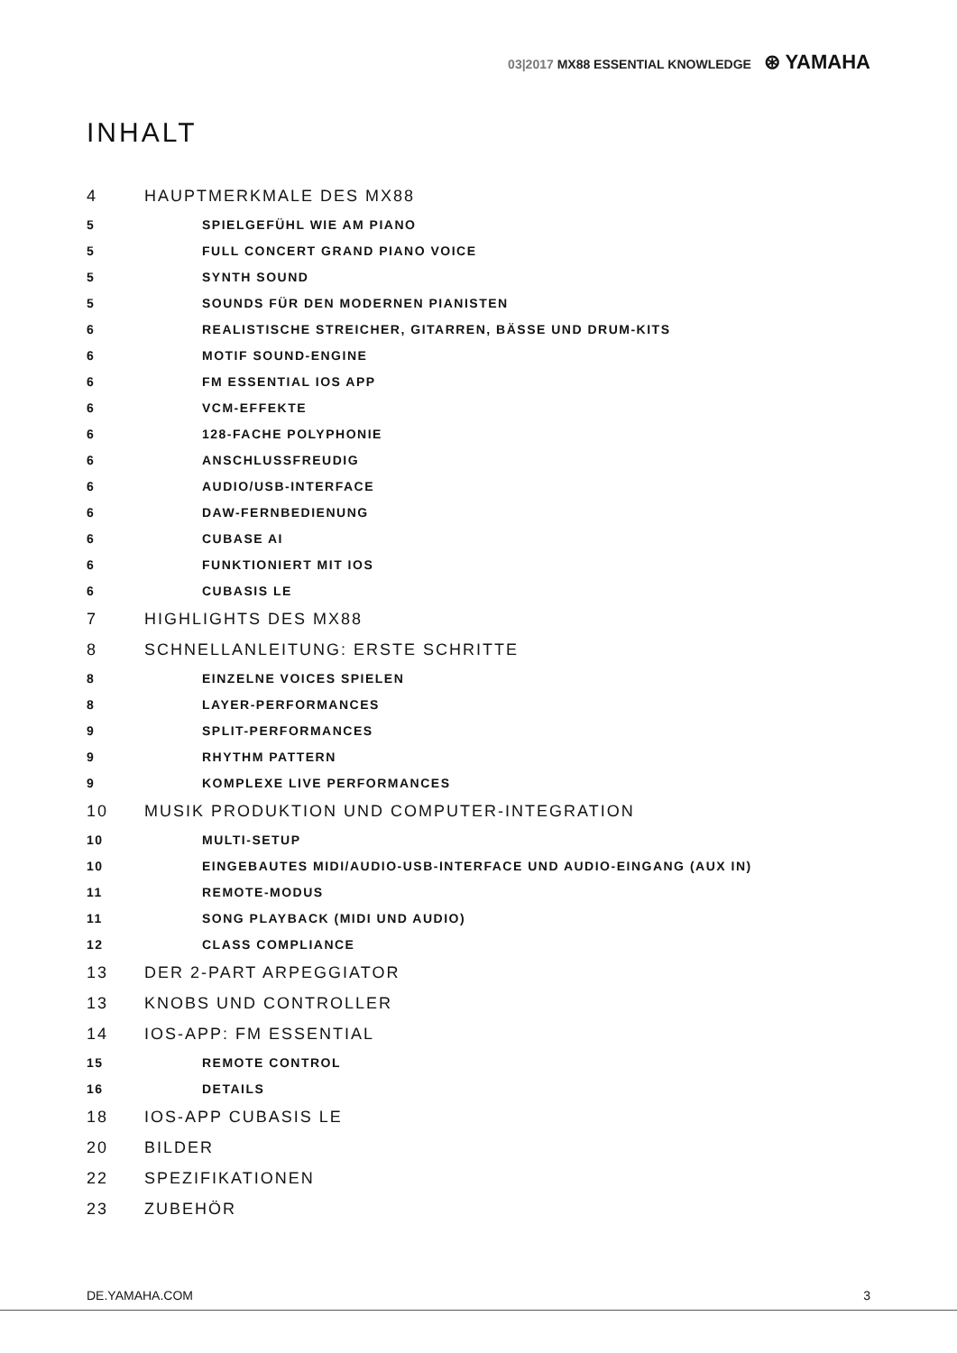03|2017 MX88 ESSENTIAL KNOWLEDGE ⊛ YAMAHA
INHALT
4 HAUPTMERKMALE DES MX88
5 SPIELGEFÜHL WIE AM PIANO
5 FULL CONCERT GRAND PIANO VOICE
5 SYNTH SOUND
5 SOUNDS FÜR DEN MODERNEN PIANISTEN
6 REALISTISCHE STREICHER, GITARREN, BÄSSE UND DRUM-KITS
6 MOTIF SOUND-ENGINE
6 FM ESSENTIAL IOS APP
6 VCM-EFFEKTE
6 128-FACHE POLYPHONIE
6 ANSCHLUSSFREUDIG
6 AUDIO/USB-INTERFACE
6 DAW-FERNBEDIENUNG
6 CUBASE AI
6 FUNKTIONIERT MIT IOS
6 CUBASIS LE
7 HIGHLIGHTS DES MX88
8 SCHNELLANLEITUNG: ERSTE SCHRITTE
8 EINZELNE VOICES SPIELEN
8 LAYER-PERFORMANCES
9 SPLIT-PERFORMANCES
9 RHYTHM PATTERN
9 KOMPLEXE LIVE PERFORMANCES
10 MUSIK PRODUKTION UND COMPUTER-INTEGRATION
10 MULTI-SETUP
10 EINGEBAUTES MIDI/AUDIO-USB-INTERFACE UND AUDIO-EINGANG (AUX IN)
11 REMOTE-MODUS
11 SONG PLAYBACK (MIDI UND AUDIO)
12 CLASS COMPLIANCE
13 DER 2-PART ARPEGGIATOR
13 KNOBS UND CONTROLLER
14 IOS-APP: FM ESSENTIAL
15 REMOTE CONTROL
16 DETAILS
18 IOS-APP CUBASIS LE
20 BILDER
22 SPEZIFIKATIONEN
23 ZUBEHÖR
DE.YAMAHA.COM 3